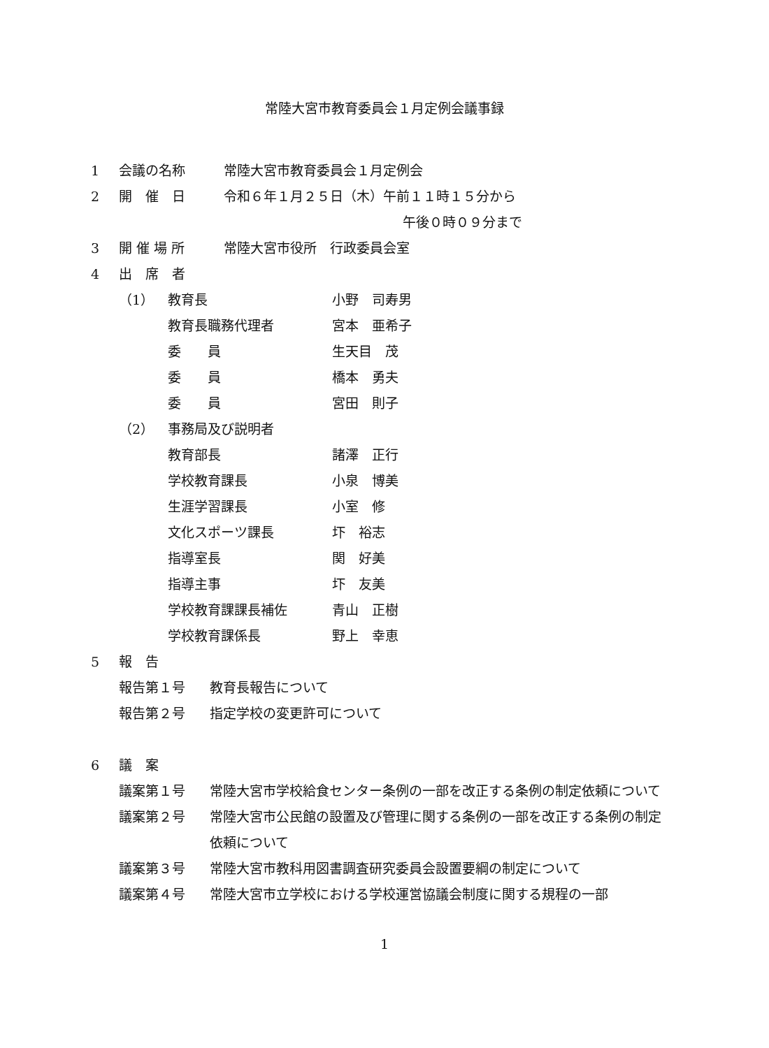常陸大宮市教育委員会１月定例会議事録
1 会議の名称 常陸大宮市教育委員会１月定例会
2 開　催　日 令和６年１月２５日（木）午前１１時１５分から
午後０時０９分まで
3 開 催 場 所 常陸大宮市役所　行政委員会室
4 出　席　者
（1） 教育長 小野　司寿男
教育長職務代理者 宮本　亜希子
委　　員 生天目　茂
委　　員 橋本　勇夫
委　　員 宮田　則子
（2） 事務局及び説明者
教育部長 諸澤　正行
学校教育課長 小泉　博美
生涯学習課長 小室　修
文化スポーツ課長 圷　裕志
指導室長 関　好美
指導主事 圷　友美
学校教育課課長補佐 青山　正樹
学校教育課係長 野上　幸恵
5 報　告
報告第１号 教育長報告について
報告第２号 指定学校の変更許可について
6 議　案
議案第１号 常陸大宮市学校給食センター条例の一部を改正する条例の制定依頼について
議案第２号 常陸大宮市公民館の設置及び管理に関する条例の一部を改正する条例の制定依頼について
議案第３号 常陸大宮市教科用図書調査研究委員会設置要綱の制定について
議案第４号 常陸大宮市立学校における学校運営協議会制度に関する規程の一部
1